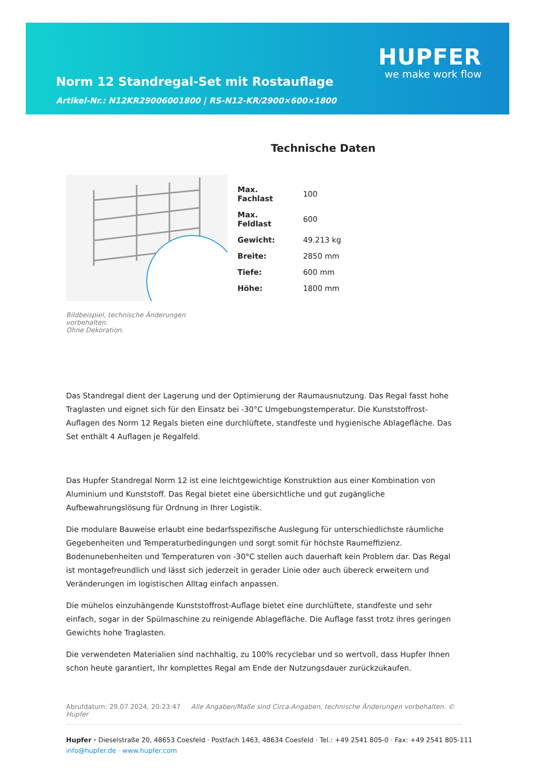Norm 12 Standregal-Set mit Rostauflage
Artikel-Nr.: N12KR29006001800 | RS-N12-KR/2900×600×1800
HUPFER
we make work flow
Bildbeispiel, technische Änderungen vorbehalten.
Ohne Dekoration.
Technische Daten
| Max. Fachlast | 100 |
| Max. Feldlast | 600 |
| Gewicht: | 49.213 kg |
| Breite: | 2850 mm |
| Tiefe: | 600 mm |
| Höhe: | 1800 mm |
Das Standregal dient der Lagerung und der Optimierung der Raumausnutzung. Das Regal fasst hohe Traglasten und eignet sich für den Einsatz bei -30°C Umgebungstemperatur. Die Kunststoffrost-Auflagen des Norm 12 Regals bieten eine durchlüftete, standfeste und hygienische Ablagefläche. Das Set enthält 4 Auflagen je Regalfeld.
Das Hupfer Standregal Norm 12 ist eine leichtgewichtige Konstruktion aus einer Kombination von Aluminium und Kunststoff. Das Regal bietet eine übersichtliche und gut zugängliche Aufbewahrungslösung für Ordnung in Ihrer Logistik.
Die modulare Bauweise erlaubt eine bedarfsspezifische Auslegung für unterschiedlichste räumliche Gegebenheiten und Temperaturbedingungen und sorgt somit für höchste Raumeffizienz. Bodenunebenheiten und Temperaturen von -30°C stellen auch dauerhaft kein Problem dar. Das Regal ist montagefreundlich und lässt sich jederzeit in gerader Linie oder auch übereck erweitern und Veränderungen im logistischen Alltag einfach anpassen.
Die mühelos einzuhängende Kunststoffrost-Auflage bietet eine durchlüftete, standfeste und sehr einfach, sogar in der Spülmaschine zu reinigende Ablagefläche. Die Auflage fasst trotz ihres geringen Gewichts hohe Traglasten.
Die verwendeten Materialien sind nachhaltig, zu 100% recyclebar und so wertvoll, dass Hupfer Ihnen schon heute garantiert, Ihr komplettes Regal am Ende der Nutzungsdauer zurückzukaufen.
Abrufdatum: 29.07.2024, 20:23:47 Alle Angaben/Maße sind Circa-Angaben, technische Änderungen vorbehalten. © Hupfer
Hupfer · Dieselstraße 20, 48653 Coesfeld · Postfach 1463, 48634 Coesfeld · Tel.: +49 2541 805-0 · Fax: +49 2541 805-111
info@hupfer.de · www.hupfer.com